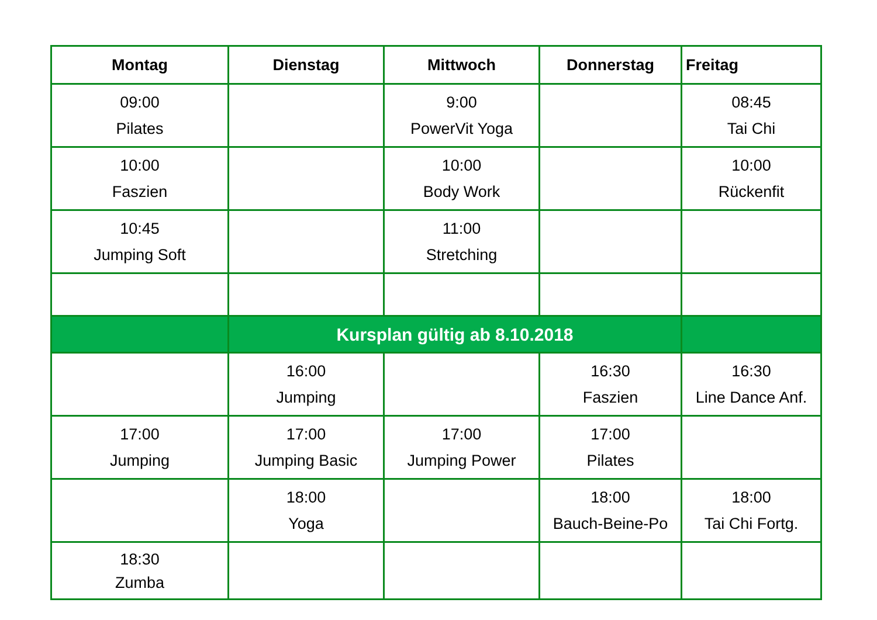| Montag | Dienstag | Mittwoch | Donnerstag | Freitag |
| --- | --- | --- | --- | --- |
| 09:00 Pilates | | 9:00 PowerVit Yoga | | 08:45 Tai Chi |
| 10:00 Faszien | | 10:00 Body Work | | 10:00 Rückenfit |
| 10:45 Jumping Soft | | 11:00 Stretching | | |
| | Kursplan gültig ab 8.10.2018 | | | |
| | 16:00 Jumping | | 16:30 Faszien | 16:30 Line Dance Anf. |
| 17:00 Jumping | 17:00 Jumping Basic | 17:00 Jumping Power | 17:00 Pilates | |
| | 18:00 Yoga | | 18:00 Bauch-Beine-Po | 18:00 Tai Chi Fortg. |
| 18:30 Zumba | | | | |